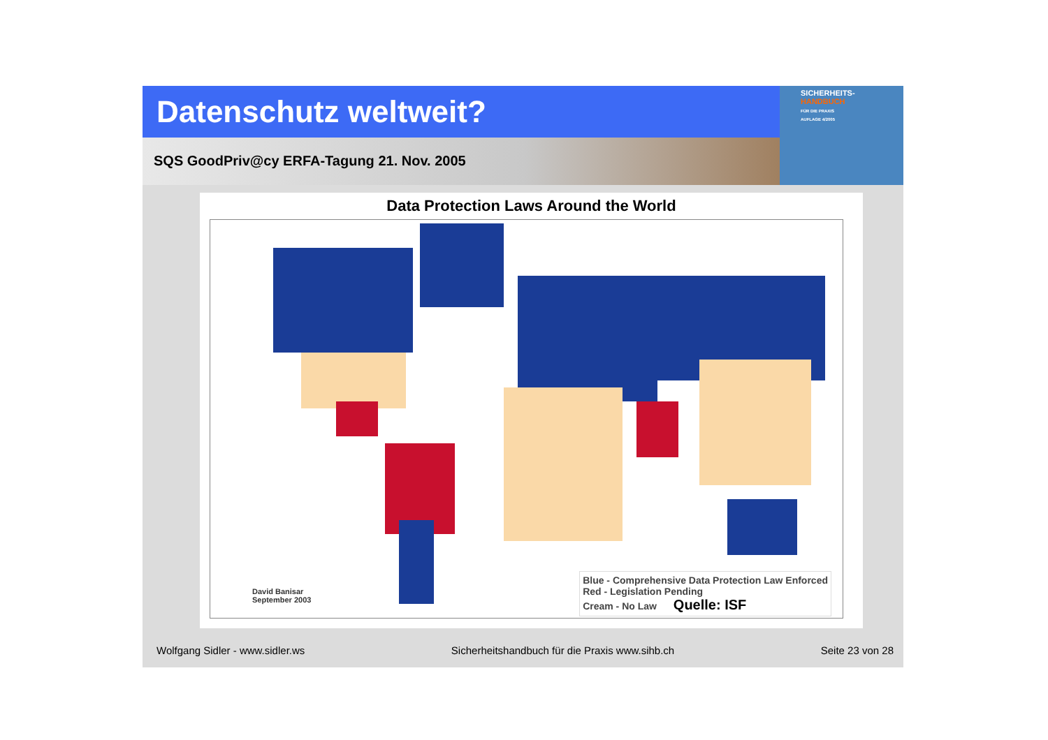Datenschutz weltweit?
SICHERHEITS-
HANDBUCH
FÜR DIE PRAXIS
AUFLAGE 4/2005
SQS GoodPriv@cy ERFA-Tagung 21. Nov. 2005
Data Protection Laws Around the World
David Banisar
September 2003
Blue - Comprehensive Data Protection Law Enforced
Red - Legislation Pending
Cream - No Law Quelle: ISF
Wolfgang Sidler - www.sidler.ws Sicherheitshandbuch für die Praxis www.sihb.ch Seite 23 von 28